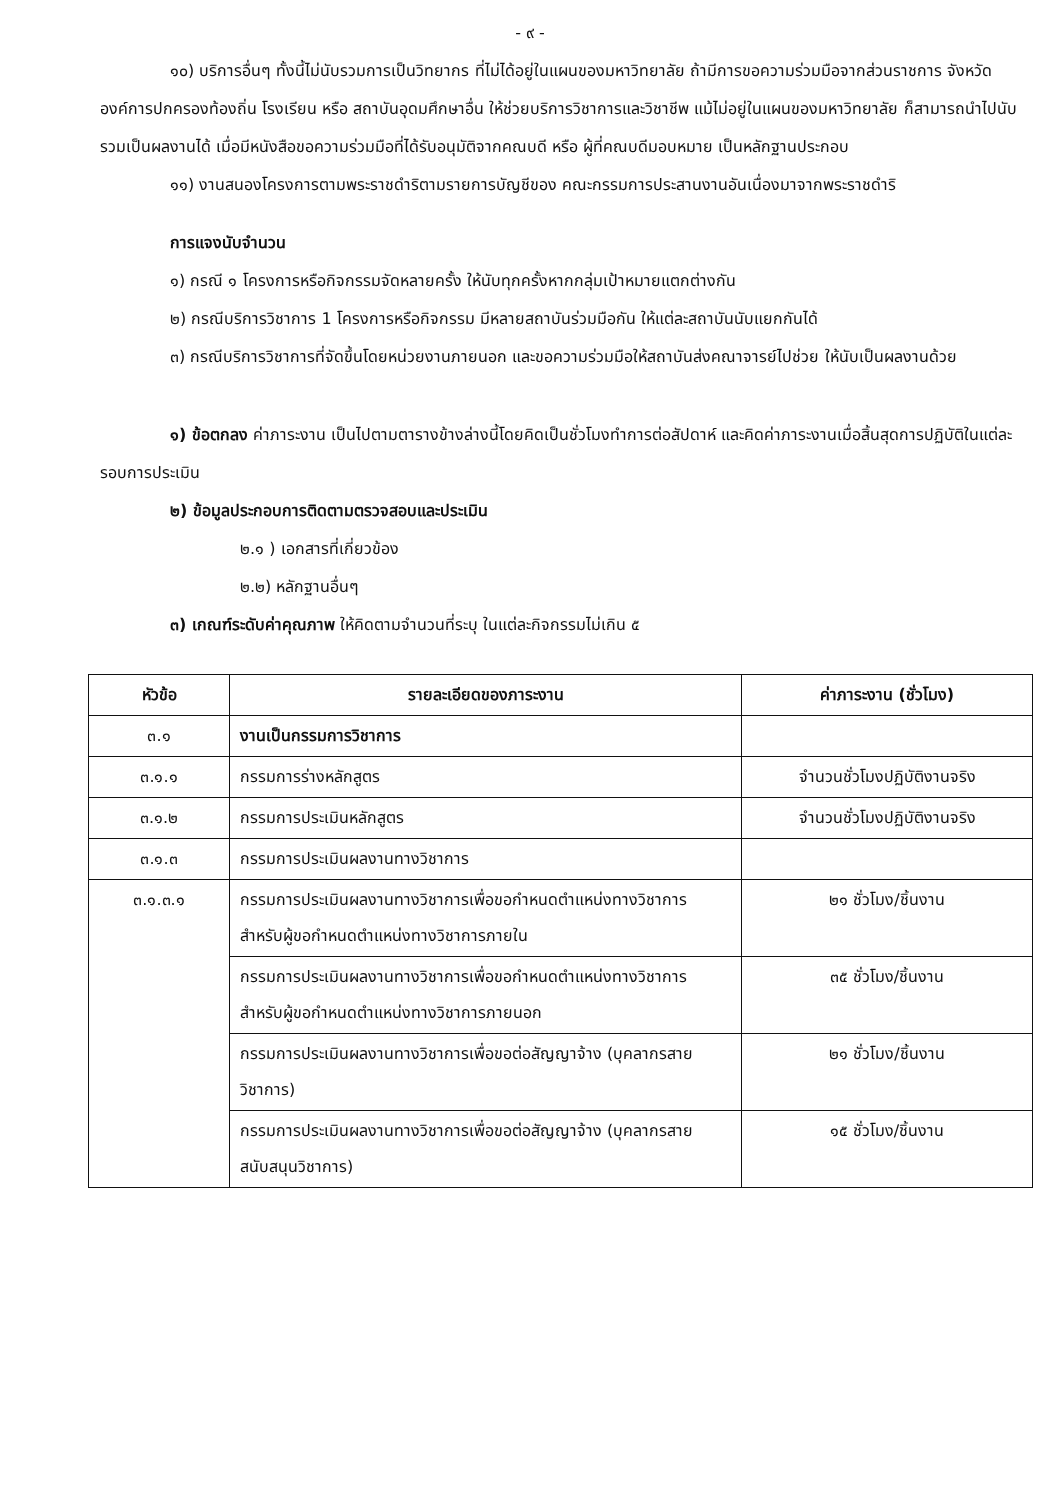- ๙ -
๑๐) บริการอื่นๆ ทั้งนี้ไม่นับรวมการเป็นวิทยากร ที่ไม่ได้อยู่ในแผนของมหาวิทยาลัย ถ้ามีการขอความร่วมมือจากส่วนราชการ จังหวัด องค์การปกครองท้องถิ่น โรงเรียน หรือ สถาบันอุดมศึกษาอื่น ให้ช่วยบริการวิชาการและวิชาชีพ แม้ไม่อยู่ในแผนของมหาวิทยาลัย ก็สามารถนำไปนับรวมเป็นผลงานได้ เมื่อมีหนังสือขอความร่วมมือที่ได้รับอนุมัติจากคณบดี หรือ ผู้ที่คณบดีมอบหมาย เป็นหลักฐานประกอบ
๑๑) งานสนองโครงการตามพระราชดำริตามรายการบัญชีของ คณะกรรมการประสานงานอันเนื่องมาจากพระราชดำริ
การแจงนับจำนวน
๑) กรณี ๑ โครงการหรือกิจกรรมจัดหลายครั้ง ให้นับทุกครั้งหากกลุ่มเป้าหมายแตกต่างกัน
๒) กรณีบริการวิชาการ 1 โครงการหรือกิจกรรม มีหลายสถาบันร่วมมือกัน ให้แต่ละสถาบันนับแยกกันได้
๓) กรณีบริการวิชาการที่จัดขึ้นโดยหน่วยงานภายนอก และขอความร่วมมือให้สถาบันส่งคณาจารย์ไปช่วย ให้นับเป็นผลงานด้วย
๑) ข้อตกลง ค่าภาระงาน เป็นไปตามตารางข้างล่างนี้โดยคิดเป็นชั่วโมงทำการต่อสัปดาห์ และคิดค่าภาระงานเมื่อสิ้นสุดการปฏิบัติในแต่ละรอบการประเมิน
๒) ข้อมูลประกอบการติดตามตรวจสอบและประเมิน
๒.๑ ) เอกสารที่เกี่ยวข้อง
๒.๒) หลักฐานอื่นๆ
๓) เกณฑ์ระดับค่าคุณภาพ ให้คิดตามจำนวนที่ระบุ ในแต่ละกิจกรรมไม่เกิน ๕
| หัวข้อ | รายละเอียดของภาระงาน | ค่าภาระงาน (ชั่วโมง) |
| --- | --- | --- |
| ๓.๑ | งานเป็นกรรมการวิชาการ | |
| ๓.๑.๑ | กรรมการร่างหลักสูตร | จำนวนชั่วโมงปฏิบัติงานจริง |
| ๓.๑.๒ | กรรมการประเมินหลักสูตร | จำนวนชั่วโมงปฏิบัติงานจริง |
| ๓.๑.๓ | กรรมการประเมินผลงานทางวิชาการ | |
| ๓.๑.๓.๑ | กรรมการประเมินผลงานทางวิชาการเพื่อขอกำหนดตำแหน่งทางวิชาการ สำหรับผู้ขอกำหนดตำแหน่งทางวิชาการภายใน | ๒๑ ชั่วโมง/ชิ้นงาน |
| | กรรมการประเมินผลงานทางวิชาการเพื่อขอกำหนดตำแหน่งทางวิชาการ สำหรับผู้ขอกำหนดตำแหน่งทางวิชาการภายนอก | ๓๕ ชั่วโมง/ชิ้นงาน |
| | กรรมการประเมินผลงานทางวิชาการเพื่อขอต่อสัญญาจ้าง (บุคลากรสายวิชาการ) | ๒๑ ชั่วโมง/ชิ้นงาน |
| | กรรมการประเมินผลงานทางวิชาการเพื่อขอต่อสัญญาจ้าง (บุคลากรสายสนับสนุนวิชาการ) | ๑๕ ชั่วโมง/ชิ้นงาน |